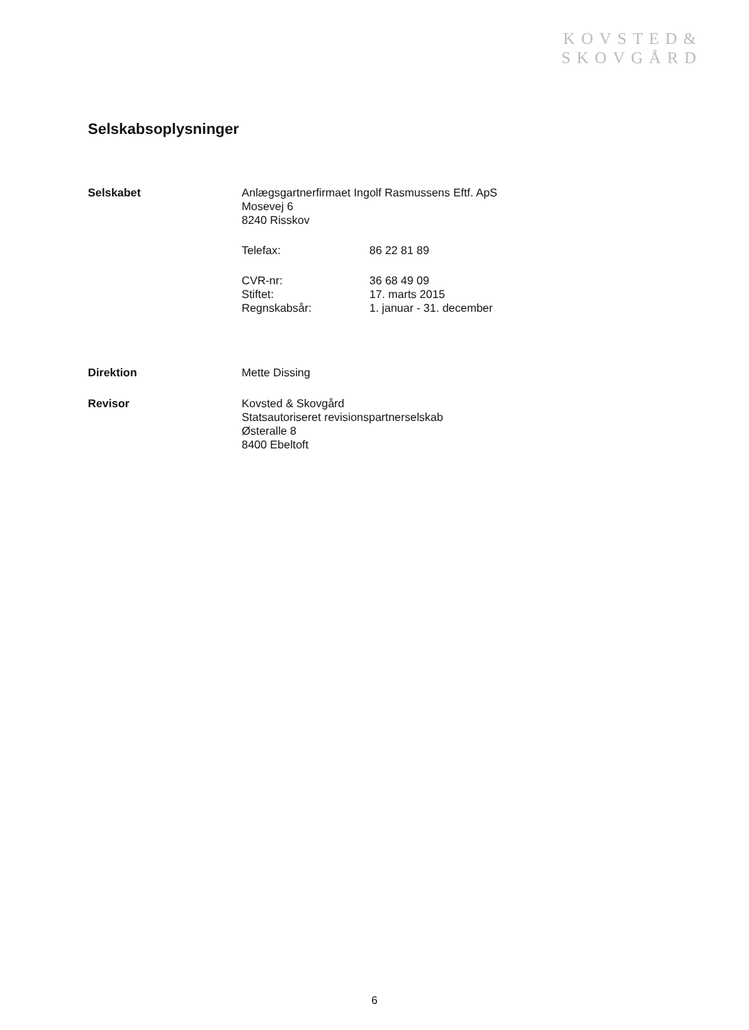KOVSTED&
SKOVGÅRD
Selskabsoplysninger
Selskabet Anlægsgartnerfirmaet Ingolf Rasmussens Eftf. ApS
Mosevej 6
8240 Risskov
Telefax: 86 22 81 89
CVR-nr: 36 68 49 09
Stiftet: 17. marts 2015
Regnskabsår: 1. januar - 31. december
Direktion Mette Dissing
Revisor Kovsted & Skovgård
Statsautoriseret revisionspartnerselskab
Østeralle 8
8400 Ebeltoft
6